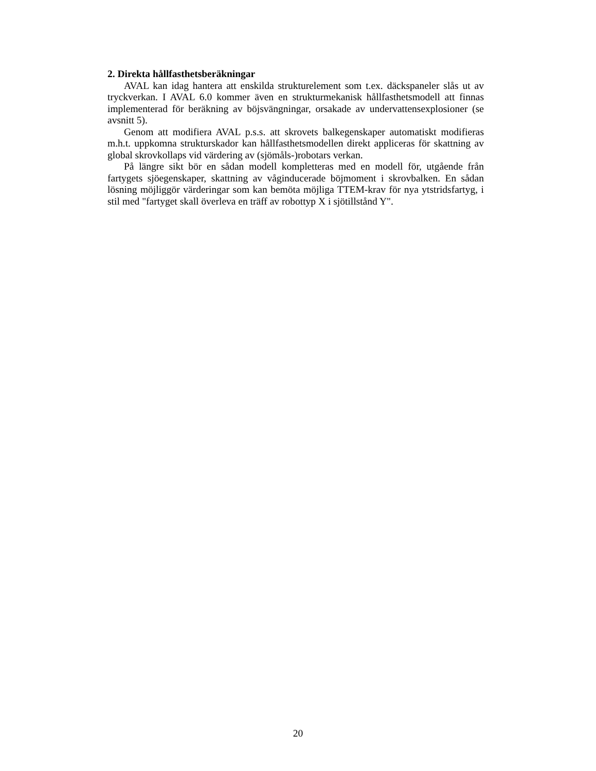2. Direkta hållfasthetsberäkningar
AVAL kan idag hantera att enskilda strukturelement som t.ex. däckspaneler slås ut av tryckverkan. I AVAL 6.0 kommer även en strukturmekanisk hållfasthetsmodell att finnas implementerad för beräkning av böjsvängningar, orsakade av undervattensexplosioner (se avsnitt 5).
Genom att modifiera AVAL p.s.s. att skrovets balkegenskaper automatiskt modifieras m.h.t. uppkomna strukturskador kan hållfasthetsmodellen direkt appliceras för skattning av global skrovkollaps vid värdering av (sjömåls-)robotars verkan.
På längre sikt bör en sådan modell kompletteras med en modell för, utgående från fartygets sjöegenskaper, skattning av våginducerade böjmoment i skrovbalken. En sådan lösning möjliggör värderingar som kan bemöta möjliga TTEM-krav för nya ytstridsfartyg, i stil med "fartyget skall överleva en träff av robottyp X i sjötillstånd Y".
20